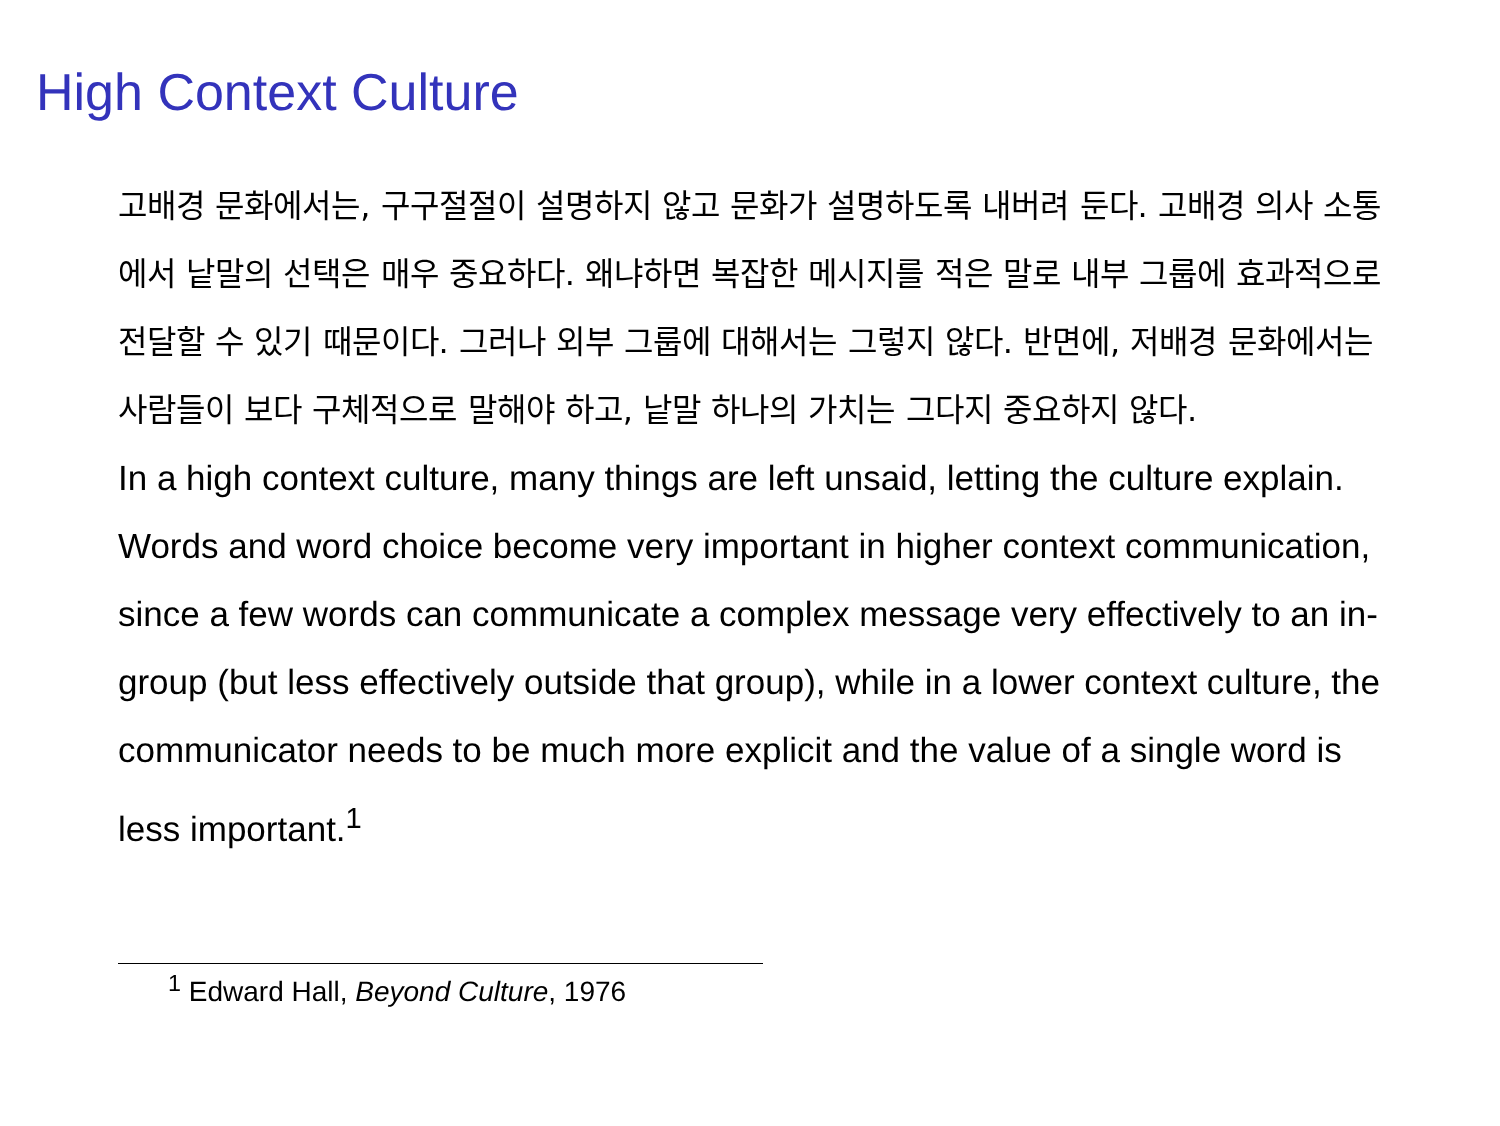High Context Culture
고배경 문화에서는, 구구절절이 설명하지 않고 문화가 설명하도록 내버려 둔다. 고배경 의사 소통에서 낱말의 선택은 매우 중요하다. 왜냐하면 복잡한 메시지를 적은 말로 내부 그룹에 효과적으로 전달할 수 있기 때문이다. 그러나 외부 그룹에 대해서는 그렇지 않다. 반면에, 저배경 문화에서는 사람들이 보다 구체적으로 말해야 하고, 낱말 하나의 가치는 그다지 중요하지 않다.
In a high context culture, many things are left unsaid, letting the culture explain. Words and word choice become very important in higher context communication, since a few words can communicate a complex message very effectively to an in-group (but less effectively outside that group), while in a lower context culture, the communicator needs to be much more explicit and the value of a single word is less important.<sup>1</sup>
<sup>1</sup> Edward Hall, Beyond Culture, 1976